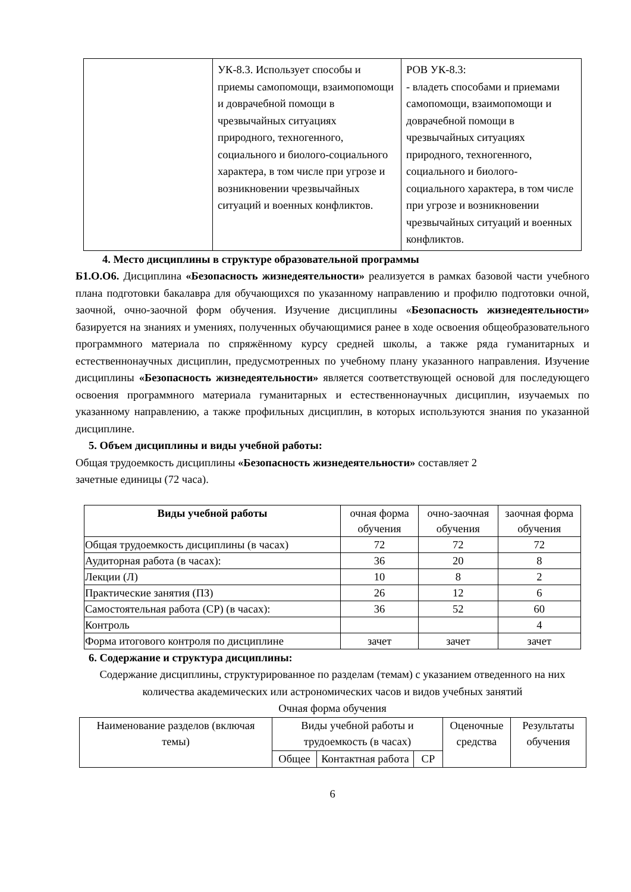| | УК-8.3. Использует способы и приемы самопомощи, взаимопомощи и доврачебной помощи в чрезвычайных ситуациях природного, техногенного, социального и биолого-социального характера, в том числе при угрозе и возникновении чрезвычайных ситуаций и военных конфликтов. | РОВ УК-8.3: - владеть способами и приемами самопомощи, взаимопомощи и доврачебной помощи в чрезвычайных ситуациях природного, техногенного, социального и биолого-социального характера, в том числе при угрозе и возникновении чрезвычайных ситуаций и военных конфликтов. |
4. Место дисциплины в структуре образовательной программы
Б1.О.О6. Дисциплина «Безопасность жизнедеятельности» реализуется в рамках базовой части учебного плана подготовки бакалавра для обучающихся по указанному направлению и профилю подготовки очной, заочной, очно-заочной форм обучения. Изучение дисциплины «Безопасность жизнедеятельности» базируется на знаниях и умениях, полученных обучающимися ранее в ходе освоения общеобразовательного программного материала по спряжённому курсу средней школы, а также ряда гуманитарных и естественнонаучных дисциплин, предусмотренных по учебному плану указанного направления. Изучение дисциплины «Безопасность жизнедеятельности» является соответствующей основой для последующего освоения программного материала гуманитарных и естественнонаучных дисциплин, изучаемых по указанному направлению, а также профильных дисциплин, в которых используются знания по указанной дисциплине.
5. Объем дисциплины и виды учебной работы:
Общая трудоемкость дисциплины «Безопасность жизнедеятельности» составляет 2
зачетные единицы (72 часа).
| Виды учебной работы | очная форма обучения | очно-заочная обучения | заочная форма обучения |
| Общая трудоемкость дисциплины (в часах) | 72 | 72 | 72 |
| Аудиторная работа (в часах): | 36 | 20 | 8 |
| Лекции (Л) | 10 | 8 | 2 |
| Практические занятия (ПЗ) | 26 | 12 | 6 |
| Самостоятельная работа (СР) (в часах): | 36 | 52 | 60 |
| Контроль | | | 4 |
| Форма итогового контроля по дисциплине | зачет | зачет | зачет |
6. Содержание и структура дисциплины:
Содержание дисциплины, структурированное по разделам (темам) с указанием отведенного на них количества академических или астрономических часов и видов учебных занятий
Очная форма обучения
| Наименование разделов (включая темы) | Виды учебной работы и трудоемкость (в часах) | | | Оценочные средства | Результаты обучения |
| | Общее | Контактная работа | СР | | |
6